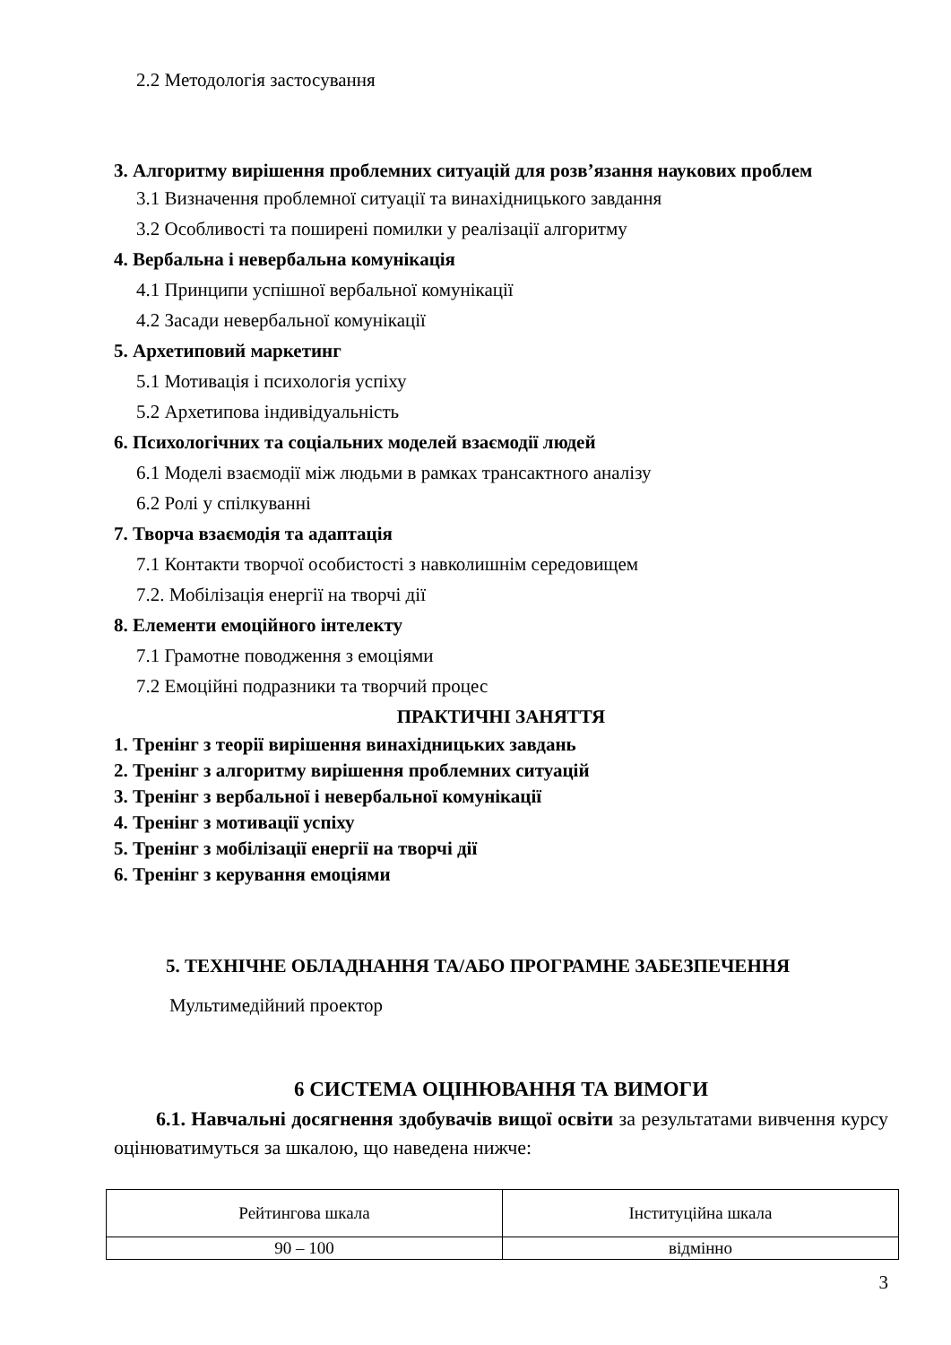2.2 Методологія застосування
3. Алгоритму вирішення проблемних ситуацій для розв’язання наукових проблем
3.1 Визначення проблемної ситуації та винахідницького завдання
3.2 Особливості та поширені помилки у реалізації алгоритму
4. Вербальна і невербальна комунікація
4.1 Принципи успішної вербальної комунікації
4.2 Засади невербальної комунікації
5. Архетиповий маркетинг
5.1 Мотивація і психологія успіху
5.2 Архетипова індивідуальність
6. Психологічних та соціальних моделей взаємодії людей
6.1 Моделі взаємодії між людьми в рамках трансактного аналізу
6.2 Ролі у спілкуванні
7. Творча взаємодія та адаптація
7.1 Контакти творчої особистості з навколишнім середовищем
7.2. Мобілізація енергії на творчі дії
8. Елементи емоційного інтелекту
7.1 Грамотне поводження з емоціями
7.2 Емоційні подразники та творчий процес
ПРАКТИЧНІ ЗАНЯТТЯ
1. Тренінг з теорії вирішення винахідницьких завдань
2. Тренінг з алгоритму вирішення проблемних ситуацій
3. Тренінг з вербальної і невербальної комунікації
4. Тренінг з мотивації успіху
5. Тренінг з мобілізації енергії на творчі дії
6. Тренінг з керування емоціями
5. ТЕХНІЧНЕ ОБЛАДНАННЯ ТА/АБО ПРОГРАМНЕ ЗАБЕЗПЕЧЕННЯ
Мультимедійний проектор
6 СИСТЕМА ОЦІНЮВАННЯ ТА ВИМОГИ
6.1. Навчальні досягнення здобувачів вищої освіти за результатами вивчення курсу оцінюватимуться за шкалою, що наведена нижче:
| Рейтингова шкала | Інституційна шкала |
| 90 – 100 | відмінно |
3